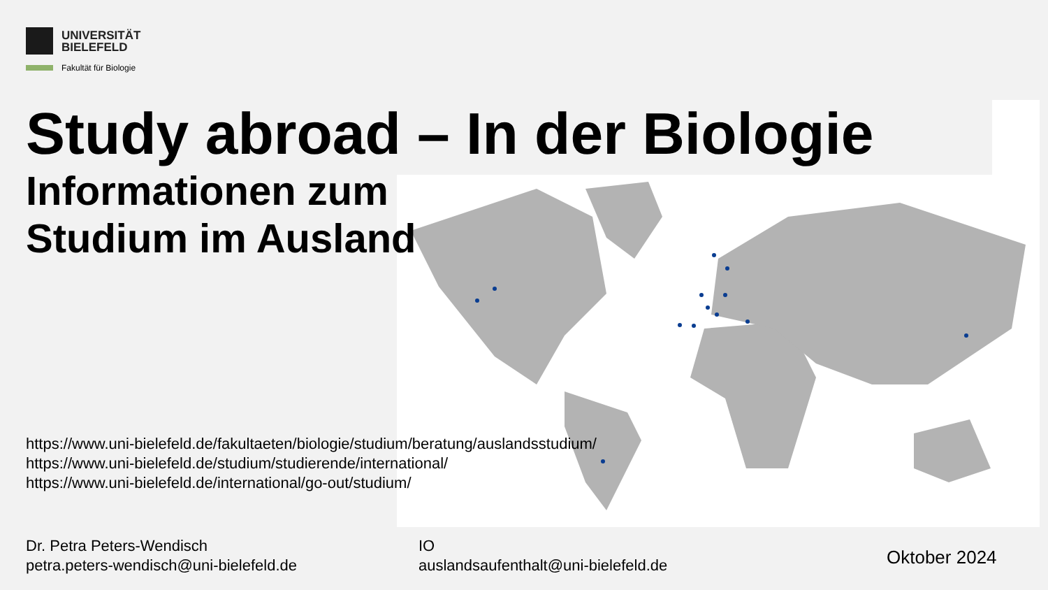UNIVERSITÄT
BIELEFELD
Fakultät für Biologie
Study abroad – In der Biologie
Informationen zum
Studium im Ausland
https://www.uni-bielefeld.de/fakultaeten/biologie/studium/beratung/auslandsstudium/
https://www.uni-bielefeld.de/studium/studierende/international/
https://www.uni-bielefeld.de/international/go-out/studium/
Dr. Petra Peters-Wendisch
petra.peters-wendisch@uni-bielefeld.de
IO
auslandsaufenthalt@uni-bielefeld.de
Oktober 2024